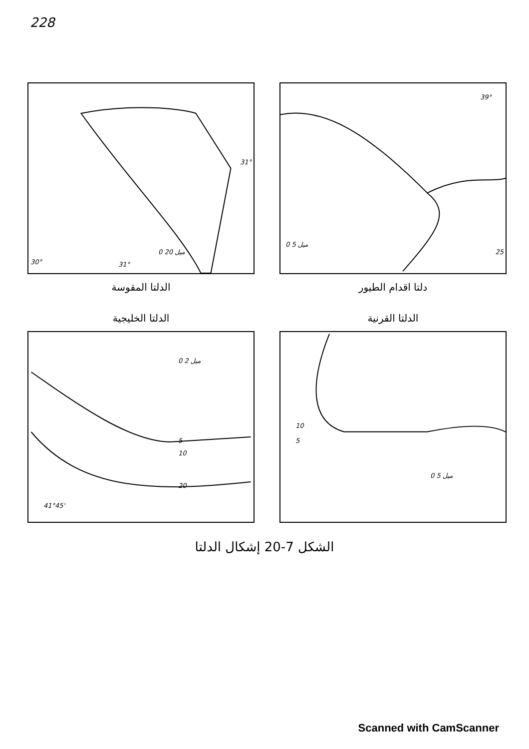228
39°
25
ميل 5 0
دلتا اقدام الطيور
30° 31°
31°
ميل 20 0
الدلتا المقوسة
الدلتا القرنية
10
5
ميل 5 0
الدلتا الخليجية
ميل 2 0
5
10
20
41°45'
الشكل 7-20 إشكال الدلتا
Scanned with CamScanner